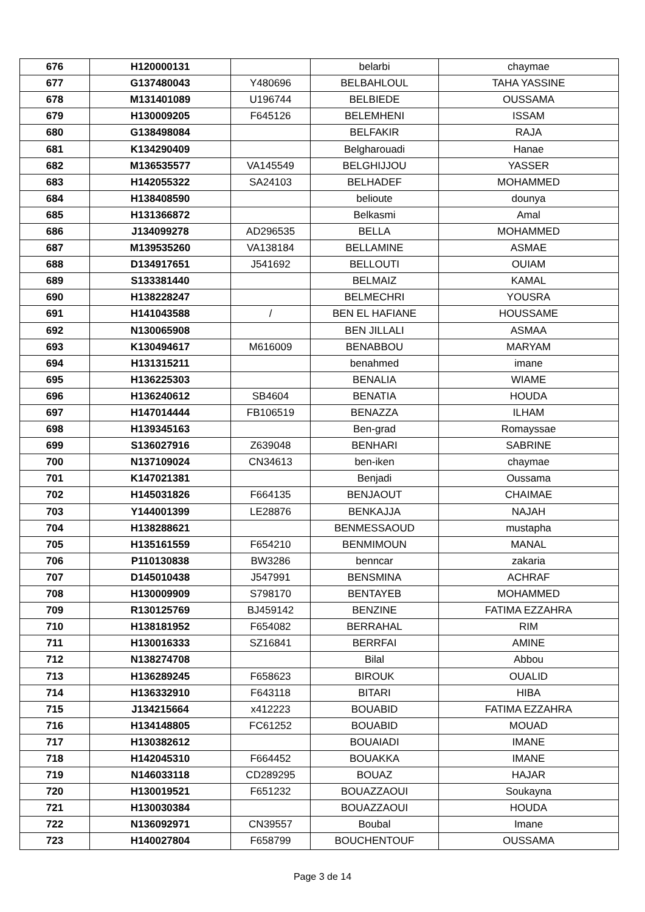| 676 | H120000131 | | belarbi | chaymae |
| 677 | G137480043 | Y480696 | BELBAHLOUL | TAHA YASSINE |
| 678 | M131401089 | U196744 | BELBIEDE | OUSSAMA |
| 679 | H130009205 | F645126 | BELEMHENI | ISSAM |
| 680 | G138498084 | | BELFAKIR | RAJA |
| 681 | K134290409 | | Belgharouadi | Hanae |
| 682 | M136535577 | VA145549 | BELGHIJJOU | YASSER |
| 683 | H142055322 | SA24103 | BELHADEF | MOHAMMED |
| 684 | H138408590 | | belioute | dounya |
| 685 | H131366872 | | Belkasmi | Amal |
| 686 | J134099278 | AD296535 | BELLA | MOHAMMED |
| 687 | M139535260 | VA138184 | BELLAMINE | ASMAE |
| 688 | D134917651 | J541692 | BELLOUTI | OUIAM |
| 689 | S133381440 | | BELMAIZ | KAMAL |
| 690 | H138228247 | | BELMECHRI | YOUSRA |
| 691 | H141043588 | / | BEN EL HAFIANE | HOUSSAME |
| 692 | N130065908 | | BEN JILLALI | ASMAA |
| 693 | K130494617 | M616009 | BENABBOU | MARYAM |
| 694 | H131315211 | | benahmed | imane |
| 695 | H136225303 | | BENALIA | WIAME |
| 696 | H136240612 | SB4604 | BENATIA | HOUDA |
| 697 | H147014444 | FB106519 | BENAZZA | ILHAM |
| 698 | H139345163 | | Ben-grad | Romayssae |
| 699 | S136027916 | Z639048 | BENHARI | SABRINE |
| 700 | N137109024 | CN34613 | ben-iken | chaymae |
| 701 | K147021381 | | Benjadi | Oussama |
| 702 | H145031826 | F664135 | BENJAOUT | CHAIMAE |
| 703 | Y144001399 | LE28876 | BENKAJJA | NAJAH |
| 704 | H138288621 | | BENMESSAOUD | mustapha |
| 705 | H135161559 | F654210 | BENMIMOUN | MANAL |
| 706 | P110130838 | BW3286 | benncar | zakaria |
| 707 | D145010438 | J547991 | BENSMINA | ACHRAF |
| 708 | H130009909 | S798170 | BENTAYEB | MOHAMMED |
| 709 | R130125769 | BJ459142 | BENZINE | FATIMA EZZAHRA |
| 710 | H138181952 | F654082 | BERRAHAL | RIM |
| 711 | H130016333 | SZ16841 | BERRFAI | AMINE |
| 712 | N138274708 | | Bilal | Abbou |
| 713 | H136289245 | F658623 | BIROUK | OUALID |
| 714 | H136332910 | F643118 | BITARI | HIBA |
| 715 | J134215664 | x412223 | BOUABID | FATIMA EZZAHRA |
| 716 | H134148805 | FC61252 | BOUABID | MOUAD |
| 717 | H130382612 | | BOUAIADI | IMANE |
| 718 | H142045310 | F664452 | BOUAKKA | IMANE |
| 719 | N146033118 | CD289295 | BOUAZ | HAJAR |
| 720 | H130019521 | F651232 | BOUAZZAOUI | Soukayna |
| 721 | H130030384 | | BOUAZZAOUI | HOUDA |
| 722 | N136092971 | CN39557 | Boubal | Imane |
| 723 | H140027804 | F658799 | BOUCHENTOUF | OUSSAMA |
Page 3 de 14